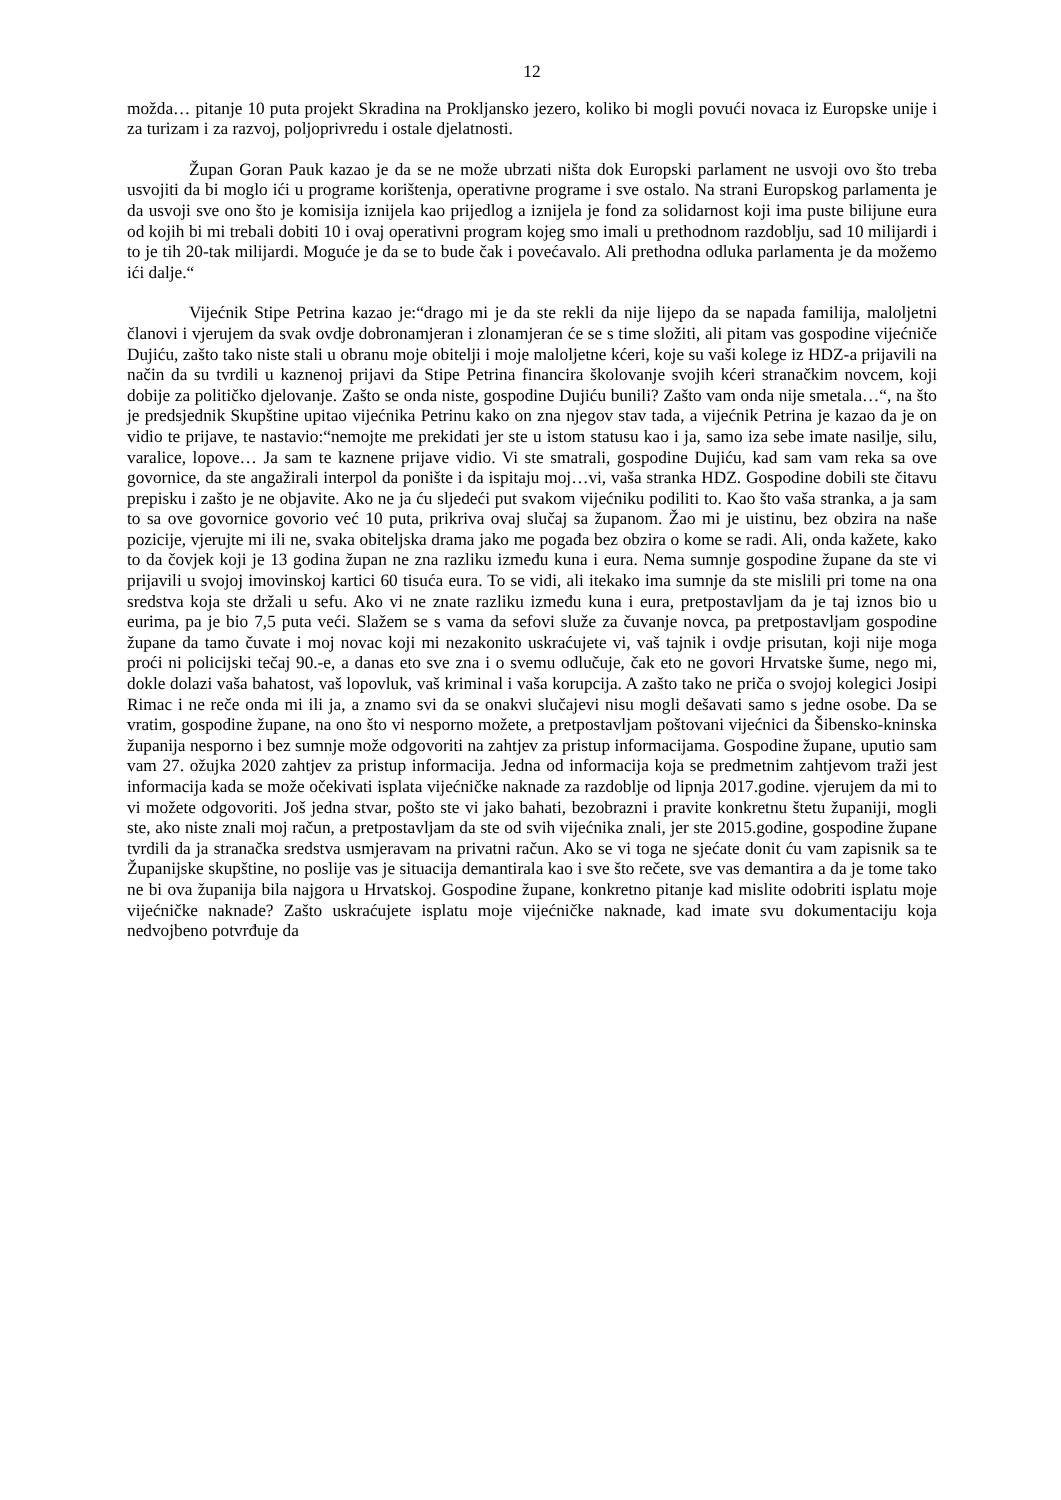12
možda… pitanje 10 puta projekt Skradina na Prokljansko jezero, koliko bi mogli povući novaca iz Europske unije i za turizam i za razvoj, poljoprivredu i ostale djelatnosti.
Župan Goran Pauk kazao je da se ne može ubrzati ništa dok Europski parlament ne usvoji ovo što treba usvojiti da bi moglo ići u programe korištenja, operativne programe i sve ostalo. Na strani Europskog parlamenta je da usvoji sve ono što je komisija iznijela kao prijedlog a iznijela je fond za solidarnost koji ima puste bilijune eura od kojih bi mi trebali dobiti 10 i ovaj operativni program kojeg smo imali u prethodnom razdoblju, sad 10 milijardi i to je tih 20-tak milijardi. Moguće je da se to bude čak i povećavalo. Ali prethodna odluka parlamenta je da možemo ići dalje.“
Vijećnik Stipe Petrina kazao je:“drago mi je da ste rekli da nije lijepo da se napada familija, maloljetni članovi i vjerujem da svak ovdje dobronamjeran i zlonamjeran će se s time složiti, ali pitam vas gospodine vijećniče Dujiću, zašto tako niste stali u obranu moje obitelji i moje maloljetne kćeri, koje su vaši kolege iz HDZ-a prijavili na način da su tvrdili u kaznenoj prijavi da Stipe Petrina financira školovanje svojih kćeri stranačkim novcem, koji dobije za političko djelovanje. Zašto se onda niste, gospodine Dujiću bunili? Zašto vam onda nije smetala…“, na što je predsjednik Skupštine upitao vijećnika Petrinu kako on zna njegov stav tada, a vijećnik Petrina je kazao da je on vidio te prijave, te nastavio:“nemojte me prekidati jer ste u istom statusu kao i ja, samo iza sebe imate nasilje, silu, varalice, lopove… Ja sam te kaznene prijave vidio. Vi ste smatrali, gospodine Dujiću, kad sam vam reka sa ove govornice, da ste angažirali interpol da ponište i da ispitaju moj…vi, vaša stranka HDZ. Gospodine dobili ste čitavu prepisku i zašto je ne objavite. Ako ne ja ću sljedeći put svakom vijećniku podiliti to. Kao što vaša stranka, a ja sam to sa ove govornice govorio već 10 puta, prikriva ovaj slučaj sa županom. Žao mi je uistinu, bez obzira na naše pozicije, vjerujte mi ili ne, svaka obiteljska drama jako me pogađa bez obzira o kome se radi. Ali, onda kažete, kako to da čovjek koji je 13 godina župan ne zna razliku između kuna i eura. Nema sumnje gospodine župane da ste vi prijavili u svojoj imovinskoj kartici 60 tisuća eura. To se vidi, ali itekako ima sumnje da ste mislili pri tome na ona sredstva koja ste držali u sefu. Ako vi ne znate razliku između kuna i eura, pretpostavljam da je taj iznos bio u eurima, pa je bio 7,5 puta veći. Slažem se s vama da sefovi služe za čuvanje novca, pa pretpostavljam gospodine župane da tamo čuvate i moj novac koji mi nezakonito uskraćujete vi, vaš tajnik i ovdje prisutan, koji nije moga proći ni policijski tečaj 90.-e, a danas eto sve zna i o svemu odlučuje, čak eto ne govori Hrvatske šume, nego mi, dokle dolazi vaša bahatost, vaš lopovluk, vaš kriminal i vaša korupcija. A zašto tako ne priča o svojoj kolegici Josipi Rimac i ne reče onda mi ili ja, a znamo svi da se onakvi slučajevi nisu mogli dešavati samo s jedne osobe. Da se vratim, gospodine župane, na ono što vi nesporno možete, a pretpostavljam poštovani vijećnici da Šibensko-kninska županija nesporno i bez sumnje može odgovoriti na zahtjev za pristup informacijama. Gospodine župane, uputio sam vam 27. ožujka 2020 zahtjev za pristup informacija. Jedna od informacija koja se predmetnim zahtjevom traži jest informacija kada se može očekivati isplata vijećničke naknade za razdoblje od lipnja 2017.godine. vjerujem da mi to vi možete odgovoriti. Još jedna stvar, pošto ste vi jako bahati, bezobrazni i pravite konkretnu štetu županiji, mogli ste, ako niste znali moj račun, a pretpostavljam da ste od svih vijećnika znali, jer ste 2015.godine, gospodine župane tvrdili da ja stranačka sredstva usmjeravam na privatni račun. Ako se vi toga ne sjećate donit ću vam zapisnik sa te Županijske skupštine, no poslije vas je situacija demantirala kao i sve što rečete, sve vas demantira a da je tome tako ne bi ova županija bila najgora u Hrvatskoj. Gospodine župane, konkretno pitanje kad mislite odobriti isplatu moje vijećničke naknade? Zašto uskraćujete isplatu moje vijećničke naknade, kad imate svu dokumentaciju koja nedvojbeno potvrđuje da